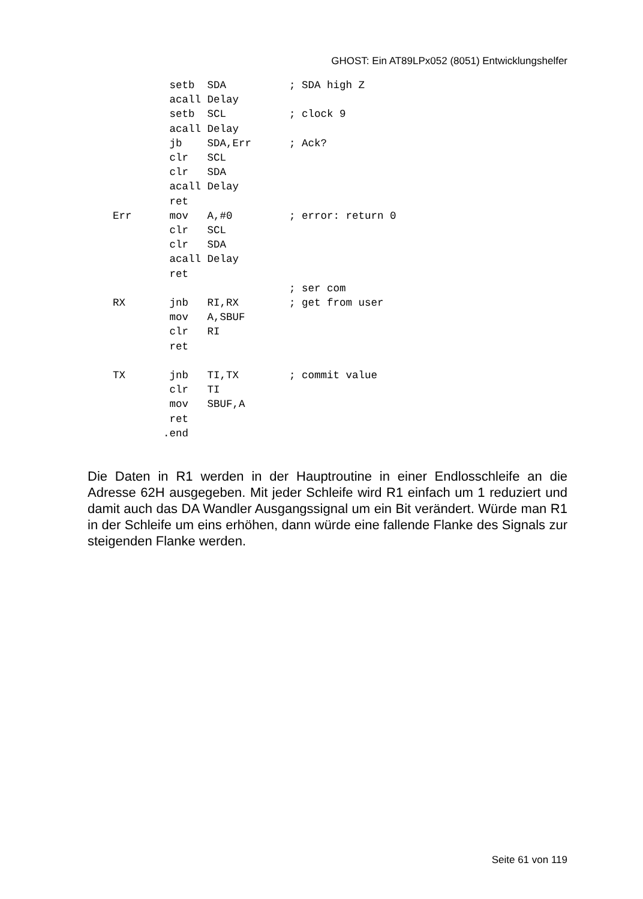GHOST: Ein AT89LPx052 (8051) Entwicklungshelfer
         setb  SDA          ; SDA high Z
         acall Delay
         setb  SCL          ; clock 9
         acall Delay
         jb    SDA,Err      ; Ack?
         clr   SCL
         clr   SDA
         acall Delay
         ret
Err      mov   A,#0         ; error: return 0
         clr   SCL
         clr   SDA
         acall Delay
         ret
                            ; ser com
RX       jnb   RI,RX        ; get from user
         mov   A,SBUF
         clr   RI
         ret

TX       jnb   TI,TX        ; commit value
         clr   TI
         mov   SBUF,A
         ret
        .end
Die Daten in R1 werden in der Hauptroutine in einer Endlosschleife an die Adresse 62H ausgegeben. Mit jeder Schleife wird R1 einfach um 1 reduziert und damit auch das DA Wandler Ausgangssignal um ein Bit verändert. Würde man R1 in der Schleife um eins erhöhen, dann würde eine fallende Flanke des Signals zur steigenden Flanke werden.
Seite 61 von 119